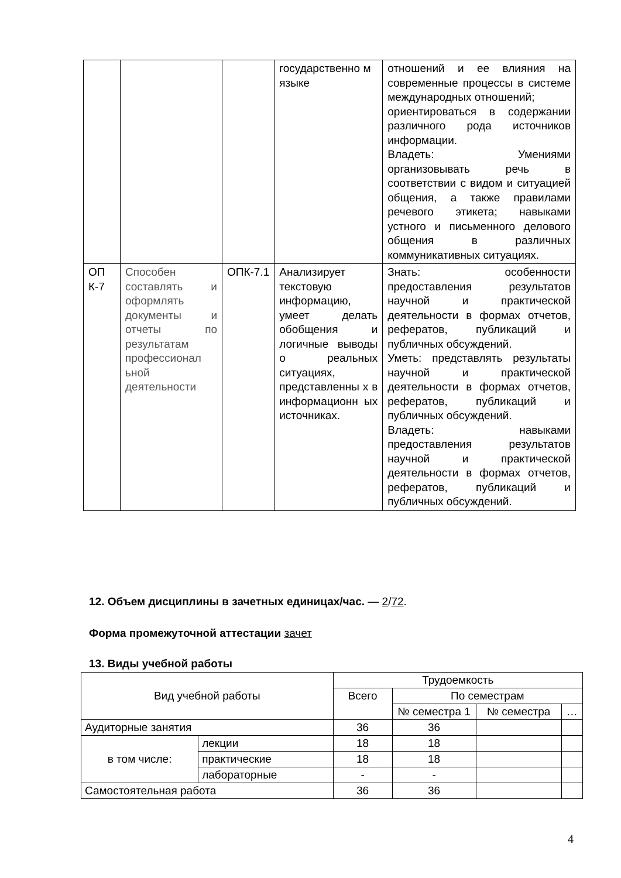| | | | государственно м языке | отношений и ее влияния на современные процессы в системе международных отношений; ориентироваться в содержании различного рода источников информации. Владеть: Умениями организовывать речь в соответствии с видом и ситуацией общения, а также правилами речевого этикета; навыками устного и письменного делового общения в различных коммуникативных ситуациях. |
| ОП К-7 | Способен составлять и оформлять документы и отчеты по результатам профессионал ьной деятельности | ОПК-7.1 | Анализирует текстовую информацию, умеет делать обобщения и логичные выводы о реальных ситуациях, представленны х в информационн ых источниках. | Знать: особенности предоставления результатов научной и практической деятельности в формах отчетов, рефератов, публикаций и публичных обсуждений. Уметь: представлять результаты научной и практической деятельности в формах отчетов, рефератов, публикаций и публичных обсуждений. Владеть: навыками предоставления результатов научной и практической деятельности в формах отчетов, рефератов, публикаций и публичных обсуждений. |
12. Объем дисциплины в зачетных единицах/час. — 2/72.
Форма промежуточной аттестации зачет
13. Виды учебной работы
| Вид учебной работы | | Трудоемкость | | | |
| --- | --- | --- | --- | --- | --- |
| | | Всего | По семестрам | | |
| | | | № семестра 1 | № семестра | … |
| Аудиторные занятия | | 36 | 36 | | |
| в том числе: | лекции | 18 | 18 | | |
| | практические | 18 | 18 | | |
| | лабораторные | - | - | | |
| Самостоятельная работа | | 36 | 36 | | |
4